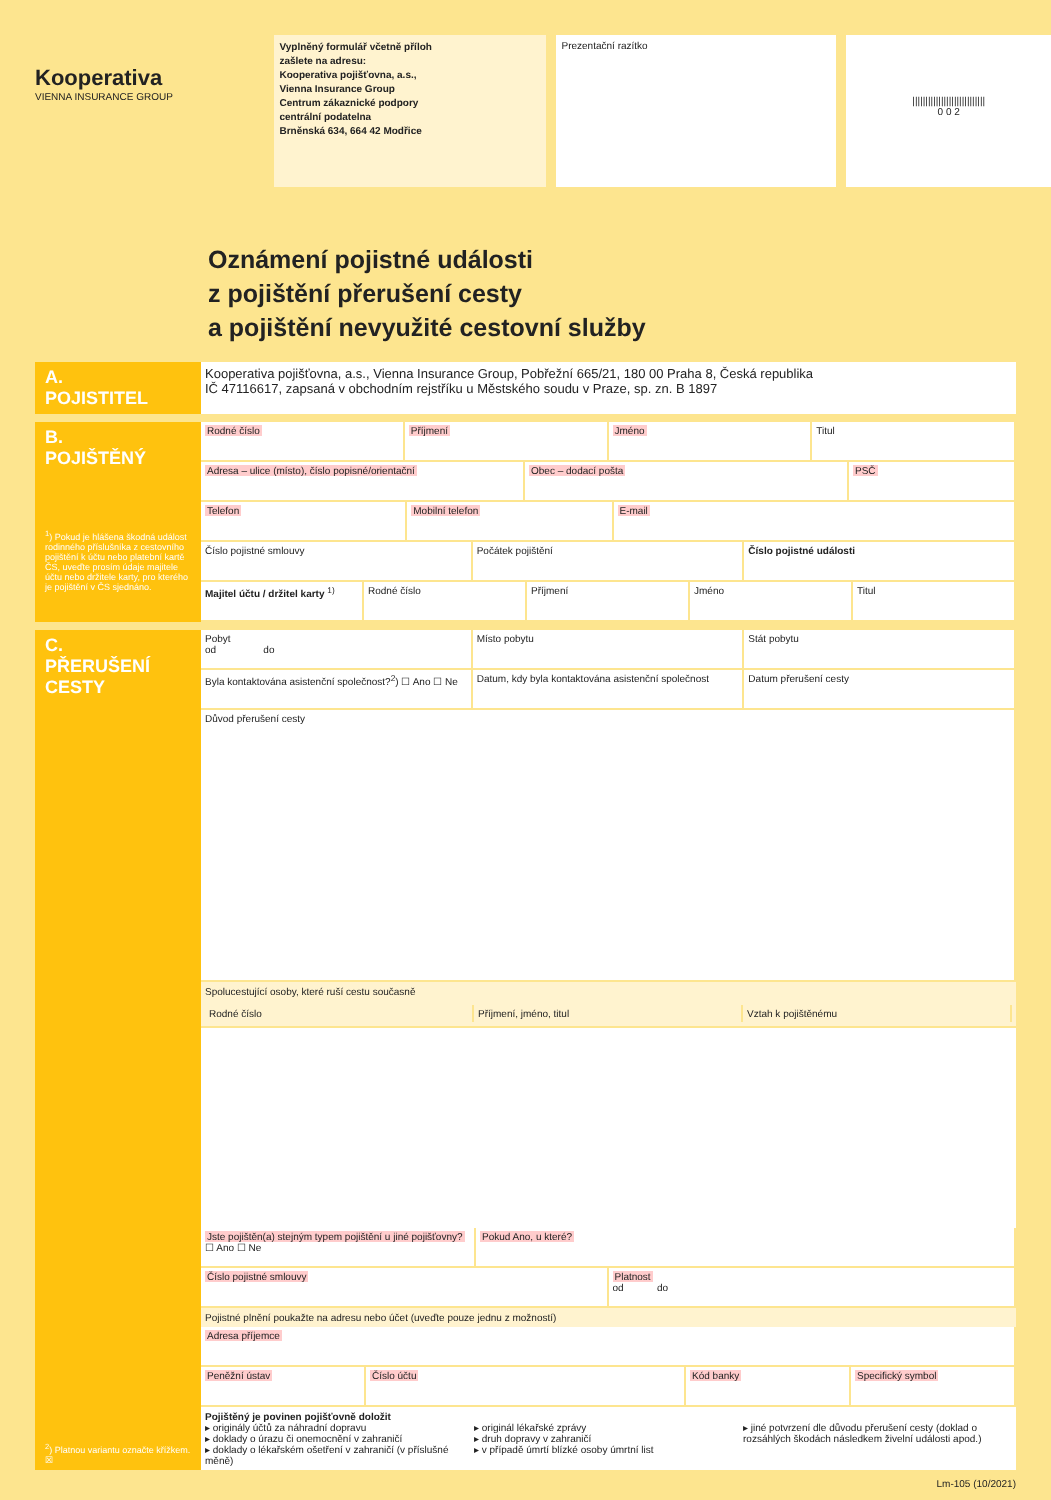Kooperativa
VIENNA INSURANCE GROUP
Vyplněný formulář včetně příloh
zašlete na adresu:
Kooperativa pojišťovna, a.s.,
Vienna Insurance Group
Centrum zákaznické podpory
centrální podatelna
Brněnská 634, 664 42 Modřice
Prezentační razítko
||||||||||||||||||||||||||||
0 0 2
Oznámení pojistné události
z pojištění přerušení cesty
a pojištění nevyužité cestovní služby
A.
POJISTITEL
Kooperativa pojišťovna, a.s., Vienna Insurance Group, Pobřežní 665/21, 180 00 Praha 8, Česká republika
IČ 47116617, zapsaná v obchodním rejstříku u Městského soudu v Praze, sp. zn. B 1897
B.
POJIŠTĚNÝ
<sup>1</sup>) Pokud je hlášena škodná událost rodinného příslušníka z cestovního pojištění k účtu nebo platební kartě ČS, uveďte prosím údaje majitele účtu nebo držitele karty, pro kterého je pojištění v ČS sjednáno.
Rodné číslo Příjmení Jméno Titul
Adresa – ulice (místo), číslo popisné/orientační
Obec – dodací pošta PSČ
Telefon Mobilní telefon E-mail
Číslo pojistné smlouvy Počátek pojištění Číslo pojistné události
Majitel účtu / držitel karty <sup>1)</sup>
Rodné číslo Příjmení Jméno Titul
C.
PŘERUŠENÍ
CESTY
<sup>2</sup>) Platnou variantu označte křížkem. ☒
Pobyt
od do
Místo pobytu Stát pobytu
Byla kontaktována asistenční společnost?<sup>2</sup>) ☐ Ano ☐ Ne
Datum, kdy byla kontaktována asistenční společnost
Datum přerušení cesty
Důvod přerušení cesty
Spolucestující osoby, které ruší cestu současně
Rodné číslo Příjmení, jméno, titul Vztah k pojištěnému
Jste pojištěn(a) stejným typem pojištění u jiné pojišťovny? ☐ Ano ☐ Ne
Pokud Ano, u které?
Číslo pojistné smlouvy Platnost
od do
Pojistné plnění poukažte na adresu nebo účet (uveďte pouze jednu z možností)
Adresa příjemce
Peněžní ústav Číslo účtu Kód banky Specifický symbol
Pojištěný je povinen pojišťovně doložit
▸ originály účtů za náhradní dopravu
▸ doklady o úrazu či onemocnění v zahraničí
▸ doklady o lékařském ošetření v zahraničí (v příslušné měně)
▸ originál lékařské zprávy
▸ druh dopravy v zahraničí
▸ v případě úmrtí blízké osoby úmrtní list
▸ jiné potvrzení dle důvodu přerušení cesty (doklad o rozsáhlých škodách následkem živelní události apod.)
Lm-105 (10/2021)